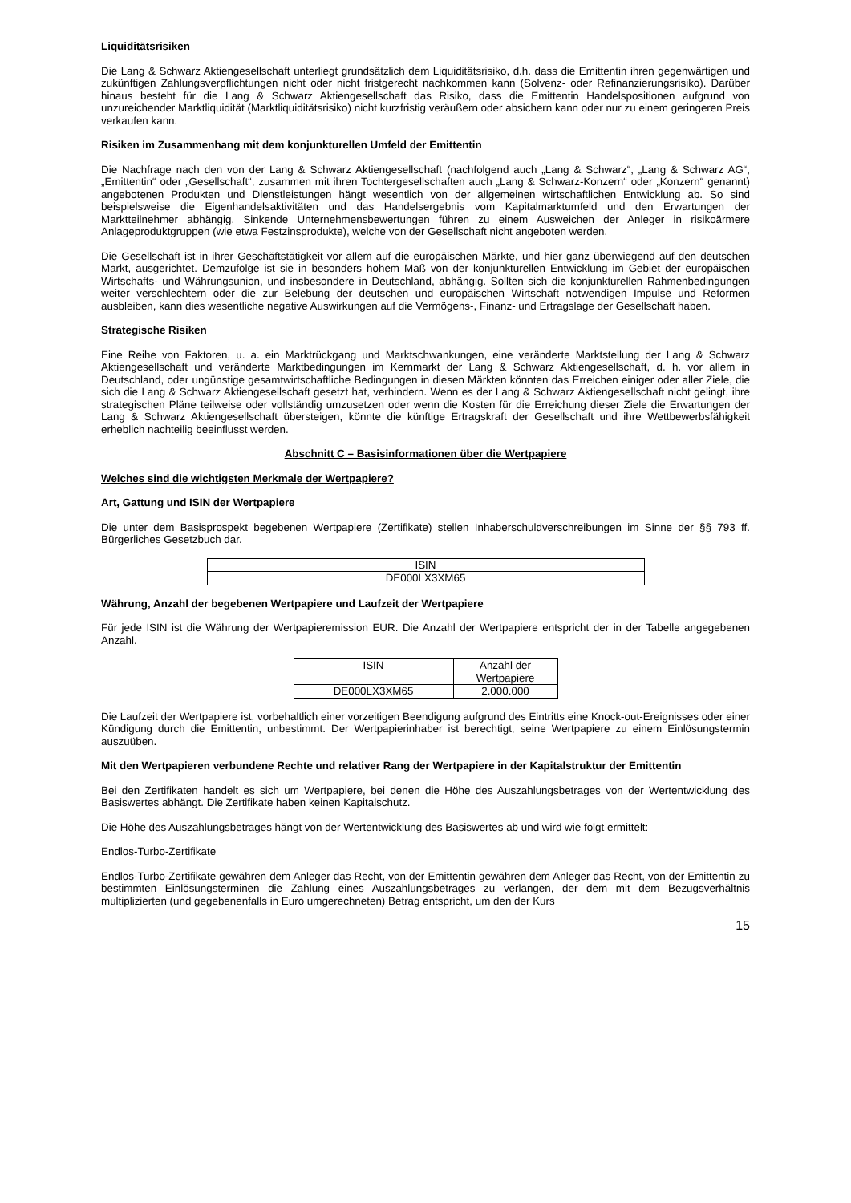Liquiditätsrisiken
Die Lang & Schwarz Aktiengesellschaft unterliegt grundsätzlich dem Liquiditätsrisiko, d.h. dass die Emittentin ihren gegenwärtigen und zukünftigen Zahlungsverpflichtungen nicht oder nicht fristgerecht nachkommen kann (Solvenz- oder Refinanzierungsrisiko). Darüber hinaus besteht für die Lang & Schwarz Aktiengesellschaft das Risiko, dass die Emittentin Handelspositionen aufgrund von unzureichender Marktliquidität (Marktliquiditätsrisiko) nicht kurzfristig veräußern oder absichern kann oder nur zu einem geringeren Preis verkaufen kann.
Risiken im Zusammenhang mit dem konjunkturellen Umfeld der Emittentin
Die Nachfrage nach den von der Lang & Schwarz Aktiengesellschaft (nachfolgend auch „Lang & Schwarz“, „Lang & Schwarz AG“, „Emittentin“ oder „Gesellschaft“, zusammen mit ihren Tochtergesellschaften auch „Lang & Schwarz-Konzern“ oder „Konzern“ genannt) angebotenen Produkten und Dienstleistungen hängt wesentlich von der allgemeinen wirtschaftlichen Entwicklung ab. So sind beispielsweise die Eigenhandelsaktivitäten und das Handelsergebnis vom Kapitalmarktumfeld und den Erwartungen der Marktteilnehmer abhängig. Sinkende Unternehmensbewertungen führen zu einem Ausweichen der Anleger in risikoärmere Anlageproduktgruppen (wie etwa Festzinsprodukte), welche von der Gesellschaft nicht angeboten werden.
Die Gesellschaft ist in ihrer Geschäftstätigkeit vor allem auf die europäischen Märkte, und hier ganz überwiegend auf den deutschen Markt, ausgerichtet. Demzufolge ist sie in besonders hohem Maß von der konjunkturellen Entwicklung im Gebiet der europäischen Wirtschafts- und Währungsunion, und insbesondere in Deutschland, abhängig. Sollten sich die konjunkturellen Rahmenbedingungen weiter verschlechtern oder die zur Belebung der deutschen und europäischen Wirtschaft notwendigen Impulse und Reformen ausbleiben, kann dies wesentliche negative Auswirkungen auf die Vermögens-, Finanz- und Ertragslage der Gesellschaft haben.
Strategische Risiken
Eine Reihe von Faktoren, u. a. ein Marktrückgang und Marktschwankungen, eine veränderte Marktstellung der Lang & Schwarz Aktiengesellschaft und veränderte Marktbedingungen im Kernmarkt der Lang & Schwarz Aktiengesellschaft, d. h. vor allem in Deutschland, oder ungünstige gesamtwirtschaftliche Bedingungen in diesen Märkten könnten das Erreichen einiger oder aller Ziele, die sich die Lang & Schwarz Aktiengesellschaft gesetzt hat, verhindern. Wenn es der Lang & Schwarz Aktiengesellschaft nicht gelingt, ihre strategischen Pläne teilweise oder vollständig umzusetzen oder wenn die Kosten für die Erreichung dieser Ziele die Erwartungen der Lang & Schwarz Aktiengesellschaft übersteigen, könnte die künftige Ertragskraft der Gesellschaft und ihre Wettbewerbsfähigkeit erheblich nachteilig beeinflusst werden.
Abschnitt C – Basisinformationen über die Wertpapiere
Welches sind die wichtigsten Merkmale der Wertpapiere?
Art, Gattung und ISIN der Wertpapiere
Die unter dem Basisprospekt begebenen Wertpapiere (Zertifikate) stellen Inhaberschuldverschreibungen im Sinne der §§ 793 ff. Bürgerliches Gesetzbuch dar.
| ISIN |
| --- |
| DE000LX3XM65 |
Währung, Anzahl der begebenen Wertpapiere und Laufzeit der Wertpapiere
Für jede ISIN ist die Währung der Wertpapieremission EUR. Die Anzahl der Wertpapiere entspricht der in der Tabelle angegebenen Anzahl.
| ISIN | Anzahl der Wertpapiere |
| --- | --- |
| DE000LX3XM65 | 2.000.000 |
Die Laufzeit der Wertpapiere ist, vorbehaltlich einer vorzeitigen Beendigung aufgrund des Eintritts eine Knock-out-Ereignisses oder einer Kündigung durch die Emittentin, unbestimmt. Der Wertpapierinhaber ist berechtigt, seine Wertpapiere zu einem Einlösungstermin auszuüben.
Mit den Wertpapieren verbundene Rechte und relativer Rang der Wertpapiere in der Kapitalstruktur der Emittentin
Bei den Zertifikaten handelt es sich um Wertpapiere, bei denen die Höhe des Auszahlungsbetrages von der Wertentwicklung des Basiswertes abhängt. Die Zertifikate haben keinen Kapitalschutz.
Die Höhe des Auszahlungsbetrages hängt von der Wertentwicklung des Basiswertes ab und wird wie folgt ermittelt:
Endlos-Turbo-Zertifikate
Endlos-Turbo-Zertifikate gewähren dem Anleger das Recht, von der Emittentin gewähren dem Anleger das Recht, von der Emittentin zu bestimmten Einlösungsterminen die Zahlung eines Auszahlungsbetrages zu verlangen, der dem mit dem Bezugsverhältnis multiplizierten (und gegebenenfalls in Euro umgerechneten) Betrag entspricht, um den der Kurs
15